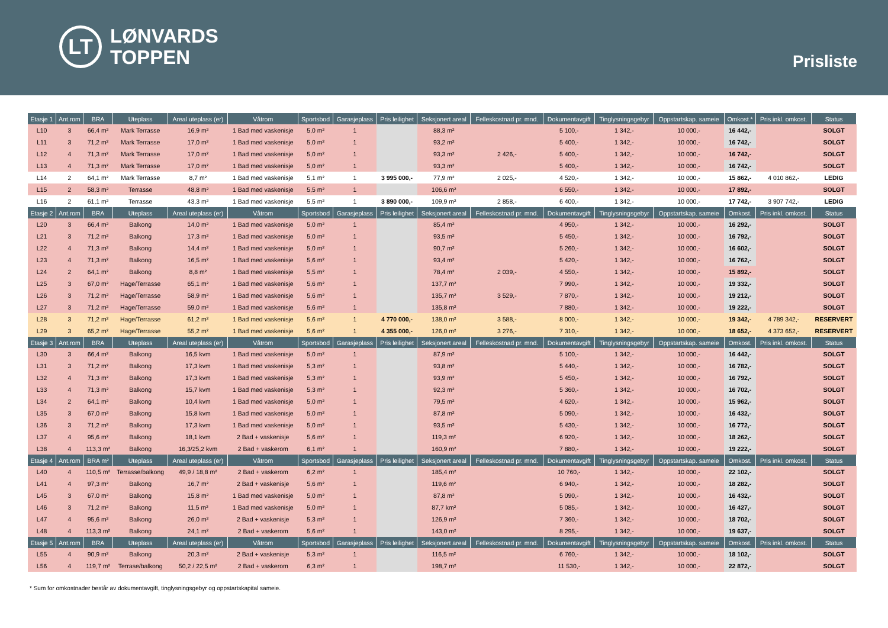LT
LØNVARDS
TOPPEN
Prisliste
| Etasje 1 | Ant.rom | BRA | Uteplass | Areal uteplass (er) | Våtrom | Sportsbod | Garasjeplass | Pris leilighet | Seksjonert areal | Felleskostnad pr. mnd. | Dokumentavgift | Tinglysningsgebyr | Oppstartskap. sameie | Omkost.* | Pris inkl. omkost. | Status |
| --- | --- | --- | --- | --- | --- | --- | --- | --- | --- | --- | --- | --- | --- | --- | --- | --- |
| L10 | 3 | 66,4 m² | Mark Terrasse | 16,9 m² | 1 Bad med vaskenisje | 5,0 m² | 1 | | 88,3 m² | | 5 100,- | 1 342,- | 10 000,- | 16 442,- | | SOLGT |
| L11 | 3 | 71,2 m² | Mark Terrasse | 17,0 m² | 1 Bad med vaskenisje | 5,0 m² | 1 | | 93,2 m² | | 5 400,- | 1 342,- | 10 000,- | 16 742,- | | SOLGT |
| L12 | 4 | 71,3 m² | Mark Terrasse | 17,0 m² | 1 Bad med vaskenisje | 5,0 m² | 1 | | 93,3 m² | 2 426,- | 5 400,- | 1 342,- | 10 000,- | 16 742,- | | SOLGT |
| L13 | 4 | 71,3 m² | Mark Terrasse | 17,0 m² | 1 Bad med vaskenisje | 5,0 m² | 1 | | 93,3 m² | | 5 400,- | 1 342,- | 10 000,- | 16 742,- | | SOLGT |
| L14 | 2 | 64,1 m² | Mark Terrasse | 8,7 m² | 1 Bad med vaskenisje | 5,1 m² | 1 | 3 995 000,- | 77,9 m² | 2 025,- | 4 520,- | 1 342,- | 10 000,- | 15 862,- | 4 010 862,- | LEDIG |
| L15 | 2 | 58,3 m² | Terrasse | 48,8 m² | 1 Bad med vaskenisje | 5,5 m² | 1 | | 106,6 m² | | 6 550,- | 1 342,- | 10 000,- | 17 892,- | | SOLGT |
| L16 | 2 | 61,1 m² | Terrasse | 43,3 m² | 1 Bad med vaskenisje | 5,5 m² | 1 | 3 890 000,- | 109,9 m² | 2 858,- | 6 400,- | 1 342,- | 10 000,- | 17 742,- | 3 907 742,- | LEDIG |
| Etasje 2 | Ant.rom | BRA | Uteplass | Areal uteplass (er) | Våtrom | Sportsbod | Garasjeplass | Pris leilighet | Seksjonert areal | Felleskostnad pr. mnd. | Dokumentavgift | Tinglysningsgebyr | Oppstartskap. sameie | Omkost. | Pris inkl. omkost. | Status |
| L20 | 3 | 66,4 m² | Balkong | 14,0 m² | 1 Bad med vaskenisje | 5,0 m² | 1 | | 85,4 m² | | 4 950,- | 1 342,- | 10 000,- | 16 292,- | | SOLGT |
| L21 | 3 | 71,2 m² | Balkong | 17,3 m² | 1 Bad med vaskenisje | 5,0 m² | 1 | | 93,5 m² | | 5 450,- | 1 342,- | 10 000,- | 16 792,- | | SOLGT |
| L22 | 4 | 71,3 m² | Balkong | 14,4 m² | 1 Bad med vaskenisje | 5,0 m² | 1 | | 90,7 m² | | 5 260,- | 1 342,- | 10 000,- | 16 602,- | | SOLGT |
| L23 | 4 | 71,3 m² | Balkong | 16,5 m² | 1 Bad med vaskenisje | 5,6 m² | 1 | | 93,4 m² | | 5 420,- | 1 342,- | 10 000,- | 16 762,- | | SOLGT |
| L24 | 2 | 64,1 m² | Balkong | 8,8 m² | 1 Bad med vaskenisje | 5,5 m² | 1 | | 78,4 m² | 2 039,- | 4 550,- | 1 342,- | 10 000,- | 15 892,- | | SOLGT |
| L25 | 3 | 67,0 m² | Hage/Terrasse | 65,1 m² | 1 Bad med vaskenisje | 5,6 m² | 1 | | 137,7 m² | | 7 990,- | 1 342,- | 10 000,- | 19 332,- | | SOLGT |
| L26 | 3 | 71,2 m² | Hage/Terrasse | 58,9 m² | 1 Bad med vaskenisje | 5,6 m² | 1 | | 135,7 m² | 3 529,- | 7 870,- | 1 342,- | 10 000,- | 19 212,- | | SOLGT |
| L27 | 3 | 71,2 m² | Hage/Terrasse | 59,0 m² | 1 Bad med vaskenisje | 5,6 m² | 1 | | 135,8 m² | | 7 880,- | 1 342,- | 10 000,- | 19 222,- | | SOLGT |
| L28 | 3 | 71,2 m² | Hage/Terrasse | 61,2 m² | 1 Bad med vaskenisje | 5,6 m² | 1 | 4 770 000,- | 138,0 m² | 3 588,- | 8 000,- | 1 342,- | 10 000,- | 19 342,- | 4 789 342,- | RESERVERT |
| L29 | 3 | 65,2 m² | Hage/Terrasse | 55,2 m² | 1 Bad med vaskenisje | 5,6 m² | 1 | 4 355 000,- | 126,0 m² | 3 276,- | 7 310,- | 1 342,- | 10 000,- | 18 652,- | 4 373 652,- | RESERVERT |
| Etasje 3 | Ant.rom | BRA | Uteplass | Areal uteplass (er) | Våtrom | Sportsbod | Garasjeplass | Pris leilighet | Seksjonert areal | Felleskostnad pr. mnd. | Dokumentavgift | Tinglysningsgebyr | Oppstartskap. sameie | Omkost. | Pris inkl. omkost. | Status |
| L30 | 3 | 66,4 m² | Balkong | 16,5 kvm | 1 Bad med vaskenisje | 5,0 m² | 1 | | 87,9 m² | | 5 100,- | 1 342,- | 10 000,- | 16 442,- | | SOLGT |
| L31 | 3 | 71,2 m² | Balkong | 17,3 kvm | 1 Bad med vaskenisje | 5,3 m² | 1 | | 93,8 m² | | 5 440,- | 1 342,- | 10 000,- | 16 782,- | | SOLGT |
| L32 | 4 | 71,3 m² | Balkong | 17,3 kvm | 1 Bad med vaskenisje | 5,3 m² | 1 | | 93,9 m² | | 5 450,- | 1 342,- | 10 000,- | 16 792,- | | SOLGT |
| L33 | 4 | 71,3 m² | Balkong | 15,7 kvm | 1 Bad med vaskenisje | 5,3 m² | 1 | | 92,3 m² | | 5 360,- | 1 342,- | 10 000,- | 16 702,- | | SOLGT |
| L34 | 2 | 64,1 m² | Balkong | 10,4 kvm | 1 Bad med vaskenisje | 5,0 m² | 1 | | 79,5 m² | | 4 620,- | 1 342,- | 10 000,- | 15 962,- | | SOLGT |
| L35 | 3 | 67,0 m² | Balkong | 15,8 kvm | 1 Bad med vaskenisje | 5,0 m² | 1 | | 87,8 m² | | 5 090,- | 1 342,- | 10 000,- | 16 432,- | | SOLGT |
| L36 | 3 | 71,2 m² | Balkong | 17,3 kvm | 1 Bad med vaskenisje | 5,0 m² | 1 | | 93,5 m² | | 5 430,- | 1 342,- | 10 000,- | 16 772,- | | SOLGT |
| L37 | 4 | 95,6 m² | Balkong | 18,1 kvm | 2 Bad + vaskenisje | 5,6 m² | 1 | | 119,3 m² | | 6 920,- | 1 342,- | 10 000,- | 18 262,- | | SOLGT |
| L38 | 4 | 113,3 m² | Balkong | 16,3/25,2 kvm | 2 Bad + vaskerom | 6,1 m² | 1 | | 160,9 m² | | 7 880,- | 1 342,- | 10 000,- | 19 222,- | | SOLGT |
| Etasje 4 | Ant.rom | BRA m² | Uteplass | Areal uteplass (er) | Våtrom | Sportsbod | Garasjeplass | Pris leilighet | Seksjonert areal | Felleskostnad pr. mnd. | Dokumentavgift | Tinglysningsgebyr | Oppstartskap. sameie | Omkost. | Pris inkl. omkost. | Status |
| L40 | 4 | 110,5 m² | Terrasse/balkong | 49,9 / 18,8 m² | 2 Bad + vaskerom | 6,2 m² | 1 | | 185,4 m² | | 10 760,- | 1 342,- | 10 000,- | 22 102,- | | SOLGT |
| L41 | 4 | 97,3 m² | Balkong | 16,7 m² | 2 Bad + vaskenisje | 5,6 m² | 1 | | 119,6 m² | | 6 940,- | 1 342,- | 10 000,- | 18 282,- | | SOLGT |
| L45 | 3 | 67.0 m² | Balkong | 15,8 m² | 1 Bad med vaskenisje | 5,0 m² | 1 | | 87,8 m² | | 5 090,- | 1 342,- | 10 000,- | 16 432,- | | SOLGT |
| L46 | 3 | 71,2 m² | Balkong | 11,5 m² | 1 Bad med vaskenisje | 5,0 m² | 1 | | 87,7 km² | | 5 085,- | 1 342,- | 10 000,- | 16 427,- | | SOLGT |
| L47 | 4 | 95,6 m² | Balkong | 26,0 m² | 2 Bad + vaskenisje | 5,3 m² | 1 | | 126,9 m² | | 7 360,- | 1 342,- | 10 000,- | 18 702,- | | SOLGT |
| L48 | 4 | 113,3 m² | Balkong | 24,1 m² | 2 Bad + vaskerom | 5,6 m² | 1 | | 143,0 m² | | 8 295,- | 1 342,- | 10 000,- | 19 637,- | | SOLGT |
| Etasje 5 | Ant.rom | BRA | Uteplass | Areal uteplass (er) | Våtrom | Sportsbod | Garasjeplass | Pris leilighet | Seksjonert areal | Felleskostnad pr. mnd. | Dokumentavgift | Tinglysningsgebyr | Oppstartskap. sameie | Omkost. | Pris inkl. omkost. | Status |
| L55 | 4 | 90,9 m² | Balkong | 20,3 m² | 2 Bad + vaskenisje | 5,3 m² | 1 | | 116,5 m² | | 6 760,- | 1 342,- | 10 000,- | 18 102,- | | SOLGT |
| L56 | 4 | 119,7 m² | Terrase/balkong | 50,2 / 22,5 m² | 2 Bad + vaskerom | 6,3 m² | 1 | | 198,7 m² | | 11 530,- | 1 342,- | 10 000,- | 22 872,- | | SOLGT |
* Sum for omkostnader består av dokumentavgift, tinglysningsgebyr og oppstartskapital sameie.